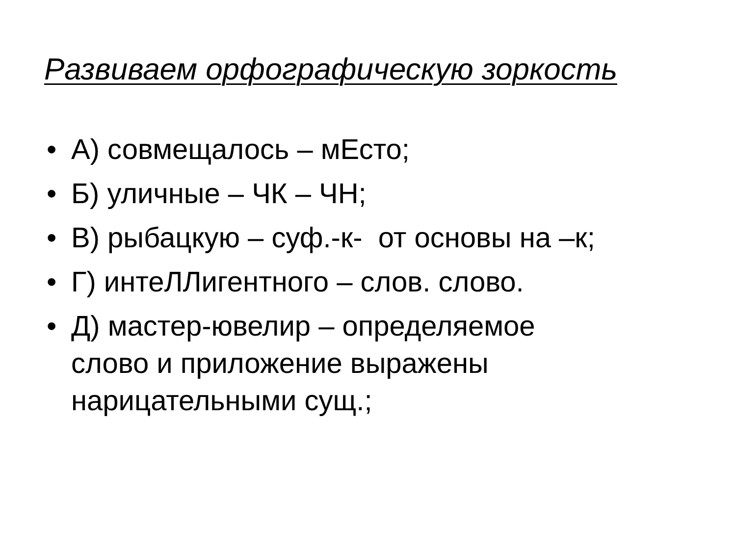Развиваем орфографическую зоркость
• А) совмещалось – мЕсто;
• Б) уличные – ЧК – ЧН;
• В) рыбацкую – суф.-к- от основы на –к;
• Г) интеЛЛигентного – слов. слово.
• Д) мастер-ювелир – определяемое слово и приложение выражены нарицательными сущ.;